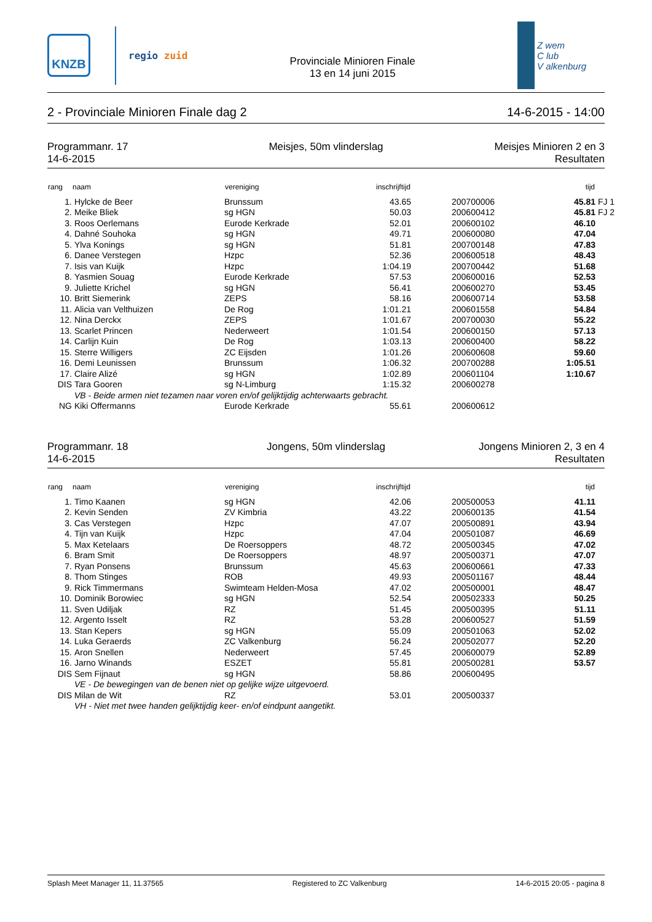KNZB
regio zuid
Provinciale Minioren Finale
13 en 14 juni 2015
Z wem
C lub
V alkenburg
2 - Provinciale Minioren Finale dag 2 14-6-2015 - 14:00
Programmanr. 17
14-6-2015
Meisjes, 50m vlinderslag
Meisjes Minioren 2 en 3
Resultaten
| rang | naam | vereniging | inschrijftijd | | | tijd | |
| --- | --- | --- | --- | --- | --- | --- | --- |
| 1. | Hylcke de Beer | Brunssum | 43.65 | | 200700006 | 45.81 | FJ 1 |
| 2. | Meike Bliek | sg HGN | 50.03 | | 200600412 | 45.81 | FJ 2 |
| 3. | Roos Oerlemans | Eurode Kerkrade | 52.01 | | 200600102 | 46.10 | |
| 4. | Dahné Souhoka | sg HGN | 49.71 | | 200600080 | 47.04 | |
| 5. | Ylva Konings | sg HGN | 51.81 | | 200700148 | 47.83 | |
| 6. | Danee Verstegen | Hzpc | 52.36 | | 200600518 | 48.43 | |
| 7. | Isis van Kuijk | Hzpc | 1:04.19 | | 200700442 | 51.68 | |
| 8. | Yasmien Souag | Eurode Kerkrade | 57.53 | | 200600016 | 52.53 | |
| 9. | Juliette Krichel | sg HGN | 56.41 | | 200600270 | 53.45 | |
| 10. | Britt Siemerink | ZEPS | 58.16 | | 200600714 | 53.58 | |
| 11. | Alicia van Velthuizen | De Rog | 1:01.21 | | 200601558 | 54.84 | |
| 12. | Nina Derckx | ZEPS | 1:01.67 | | 200700030 | 55.22 | |
| 13. | Scarlet Princen | Nederweert | 1:01.54 | | 200600150 | 57.13 | |
| 14. | Carlijn Kuin | De Rog | 1:03.13 | | 200600400 | 58.22 | |
| 15. | Sterre Willigers | ZC Eijsden | 1:01.26 | | 200600608 | 59.60 | |
| 16. | Demi Leunissen | Brunssum | 1:06.32 | | 200700288 | 1:05.51 | |
| 17. | Claire Alizé | sg HGN | 1:02.89 | | 200601104 | 1:10.67 | |
| DIS | Tara Gooren | sg N-Limburg | 1:15.32 | | 200600278 | | |
| | VB - Beide armen niet tezamen naar voren en/of gelijktijdig achterwaarts gebracht. | | | | | | |
| NG | Kiki Offermanns | Eurode Kerkrade | 55.61 | | 200600612 | | |
Programmanr. 18
14-6-2015
Jongens, 50m vlinderslag
Jongens Minioren 2, 3 en 4
Resultaten
| rang | naam | vereniging | inschrijftijd | | | tijd | |
| --- | --- | --- | --- | --- | --- | --- | --- |
| 1. | Timo Kaanen | sg HGN | 42.06 | | 200500053 | 41.11 | |
| 2. | Kevin Senden | ZV Kimbria | 43.22 | | 200600135 | 41.54 | |
| 3. | Cas Verstegen | Hzpc | 47.07 | | 200500891 | 43.94 | |
| 4. | Tijn van Kuijk | Hzpc | 47.04 | | 200501087 | 46.69 | |
| 5. | Max Ketelaars | De Roersoppers | 48.72 | | 200500345 | 47.02 | |
| 6. | Bram Smit | De Roersoppers | 48.97 | | 200500371 | 47.07 | |
| 7. | Ryan Ponsens | Brunssum | 45.63 | | 200600661 | 47.33 | |
| 8. | Thom Stinges | ROB | 49.93 | | 200501167 | 48.44 | |
| 9. | Rick Timmermans | Swimteam Helden-Mosa | 47.02 | | 200500001 | 48.47 | |
| 10. | Dominik Borowiec | sg HGN | 52.54 | | 200502333 | 50.25 | |
| 11. | Sven Udiljak | RZ | 51.45 | | 200500395 | 51.11 | |
| 12. | Argento Isselt | RZ | 53.28 | | 200600527 | 51.59 | |
| 13. | Stan Kepers | sg HGN | 55.09 | | 200501063 | 52.02 | |
| 14. | Luka Geraerds | ZC Valkenburg | 56.24 | | 200502077 | 52.20 | |
| 15. | Aron Snellen | Nederweert | 57.45 | | 200600079 | 52.89 | |
| 16. | Jarno Winands | ESZET | 55.81 | | 200500281 | 53.57 | |
| DIS | Sem Fijnaut | sg HGN | 58.86 | | 200600495 | | |
| | VE - De bewegingen van de benen niet op gelijke wijze uitgevoerd. | | | | | | |
| DIS | Milan de Wit | RZ | 53.01 | | 200500337 | | |
| | VH - Niet met twee handen gelijktijdig keer- en/of eindpunt aangetikt. | | | | | | |
Splash Meet Manager 11, 11.37565 Registered to ZC Valkenburg 14-6-2015 20:05 - pagina 8